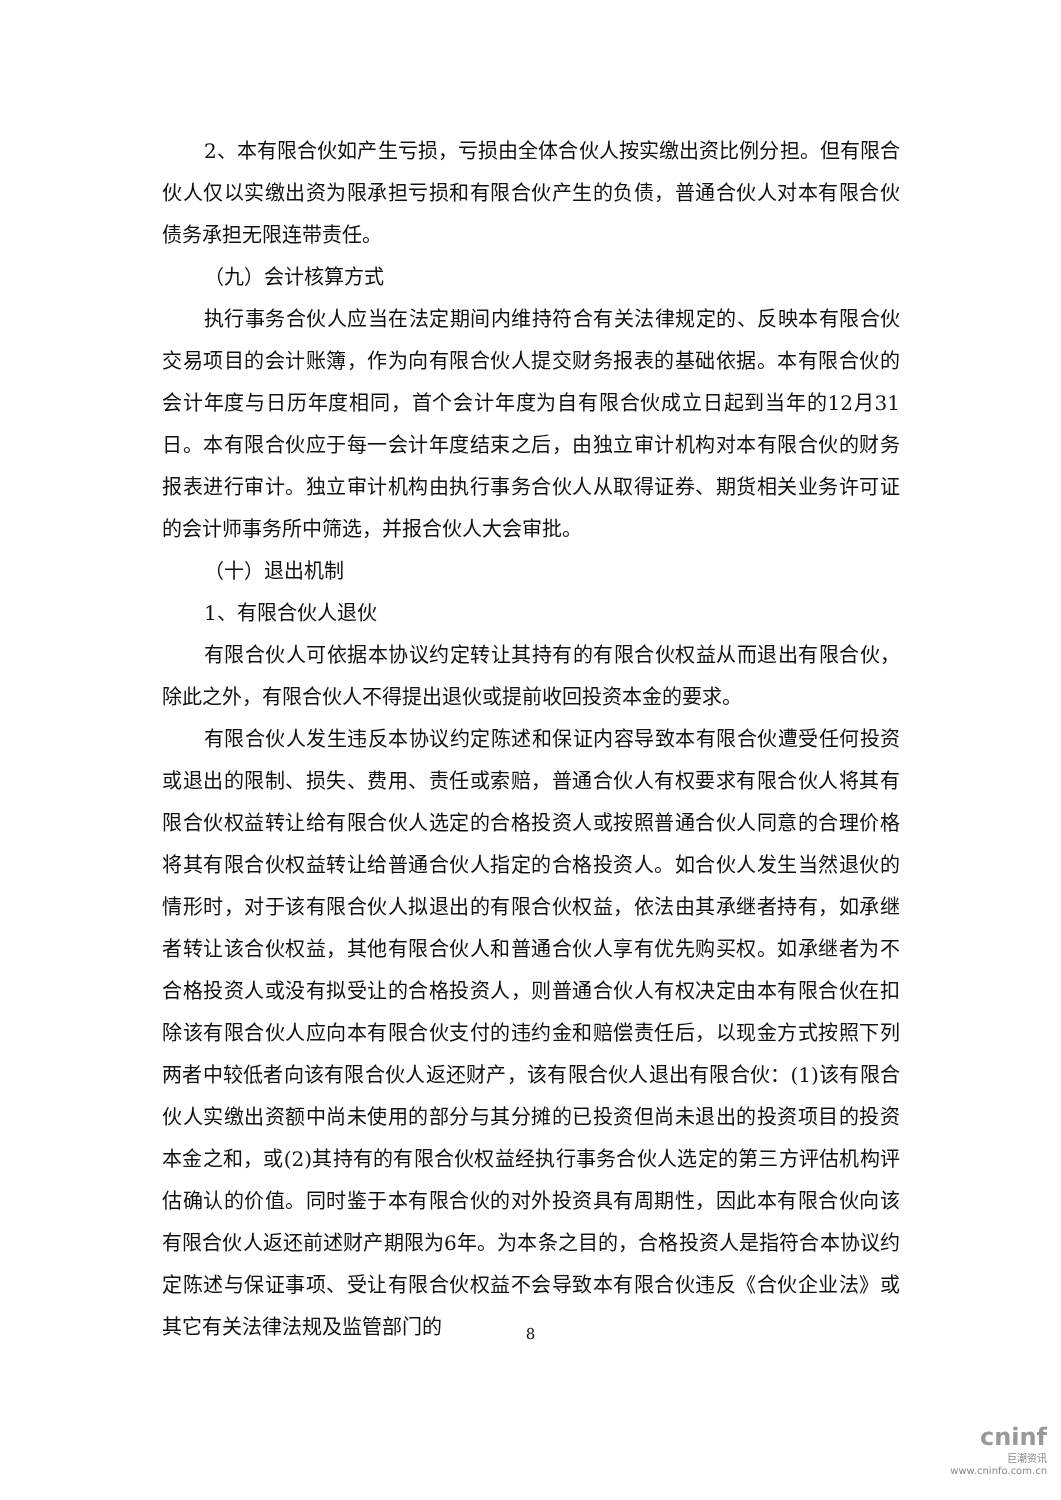2、本有限合伙如产生亏损，亏损由全体合伙人按实缴出资比例分担。但有限合伙人仅以实缴出资为限承担亏损和有限合伙产生的负债，普通合伙人对本有限合伙债务承担无限连带责任。
（九）会计核算方式
执行事务合伙人应当在法定期间内维持符合有关法律规定的、反映本有限合伙交易项目的会计账簿，作为向有限合伙人提交财务报表的基础依据。本有限合伙的会计年度与日历年度相同，首个会计年度为自有限合伙成立日起到当年的12月31日。本有限合伙应于每一会计年度结束之后，由独立审计机构对本有限合伙的财务报表进行审计。独立审计机构由执行事务合伙人从取得证券、期货相关业务许可证的会计师事务所中筛选，并报合伙人大会审批。
（十）退出机制
1、有限合伙人退伙
有限合伙人可依据本协议约定转让其持有的有限合伙权益从而退出有限合伙，除此之外，有限合伙人不得提出退伙或提前收回投资本金的要求。
有限合伙人发生违反本协议约定陈述和保证内容导致本有限合伙遭受任何投资或退出的限制、损失、费用、责任或索赔，普通合伙人有权要求有限合伙人将其有限合伙权益转让给有限合伙人选定的合格投资人或按照普通合伙人同意的合理价格将其有限合伙权益转让给普通合伙人指定的合格投资人。如合伙人发生当然退伙的情形时，对于该有限合伙人拟退出的有限合伙权益，依法由其承继者持有，如承继者转让该合伙权益，其他有限合伙人和普通合伙人享有优先购买权。如承继者为不合格投资人或没有拟受让的合格投资人，则普通合伙人有权决定由本有限合伙在扣除该有限合伙人应向本有限合伙支付的违约金和赔偿责任后，以现金方式按照下列两者中较低者向该有限合伙人返还财产，该有限合伙人退出有限合伙：(1)该有限合伙人实缴出资额中尚未使用的部分与其分摊的已投资但尚未退出的投资项目的投资本金之和，或(2)其持有的有限合伙权益经执行事务合伙人选定的第三方评估机构评估确认的价值。同时鉴于本有限合伙的对外投资具有周期性，因此本有限合伙向该有限合伙人返还前述财产期限为6年。为本条之目的，合格投资人是指符合本协议约定陈述与保证事项、受让有限合伙权益不会导致本有限合伙违反《合伙企业法》或其它有关法律法规及监管部门的
8
cninf
巨潮资讯
www.cninfo.com.cn